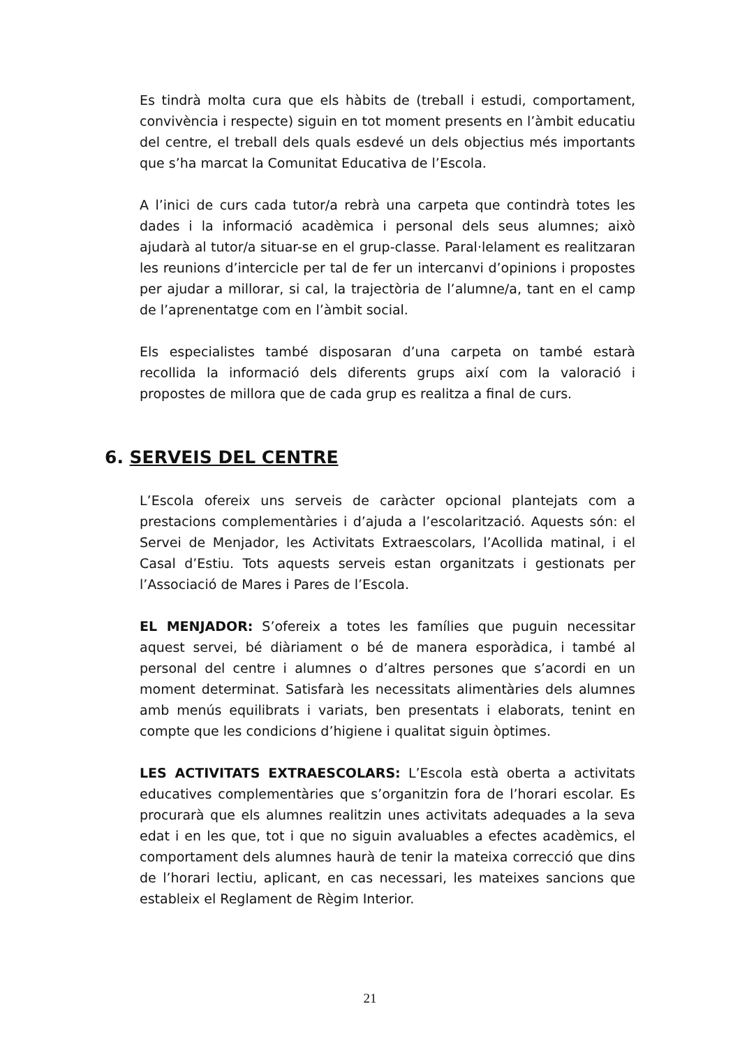Es tindrà molta cura que els hàbits de (treball i estudi, comportament, convivència i respecte) siguin en tot moment presents en l’àmbit educatiu del centre, el treball dels quals esdevé un dels objectius més importants que s’ha marcat la Comunitat Educativa de l’Escola.
A l’inici de curs cada tutor/a rebrà una carpeta que contindrà totes les dades i la informació acadèmica i personal dels seus alumnes; això ajudarà al tutor/a situar-se en el grup-classe. Paral·lelament es realitzaran les reunions d’intercicle per tal de fer un intercanvi d’opinions i propostes per ajudar a millorar, si cal, la trajectòria de l’alumne/a, tant en el camp de l’aprenentatge com en l’àmbit social.
Els especialistes també disposaran d’una carpeta on també estarà recollida la informació dels diferents grups així com la valoració i propostes de millora que de cada grup es realitza a final de curs.
6. SERVEIS DEL CENTRE
L’Escola ofereix uns serveis de caràcter opcional plantejats com a prestacions complementàries i d’ajuda a l’escolarització. Aquests són: el Servei de Menjador, les Activitats Extraescolars, l’Acollida matinal, i el Casal d’Estiu. Tots aquests serveis estan organitzats i gestionats per l’Associació de Mares i Pares de l’Escola.
EL MENJADOR: S’ofereix a totes les famílies que puguin necessitar aquest servei, bé diàriament o bé de manera esporàdica, i també al personal del centre i alumnes o d’altres persones que s’acordi en un moment determinat. Satisfarà les necessitats alimentàries dels alumnes amb menús equilibrats i variats, ben presentats i elaborats, tenint en compte que les condicions d’higiene i qualitat siguin òptimes.
LES ACTIVITATS EXTRAESCOLARS: L’Escola està oberta a activitats educatives complementàries que s’organitzin fora de l’horari escolar. Es procurarà que els alumnes realitzin unes activitats adequades a la seva edat i en les que, tot i que no siguin avaluables a efectes acadèmics, el comportament dels alumnes haurà de tenir la mateixa correcció que dins de l’horari lectiu, aplicant, en cas necessari, les mateixes sancions que estableix el Reglament de Règim Interior.
21